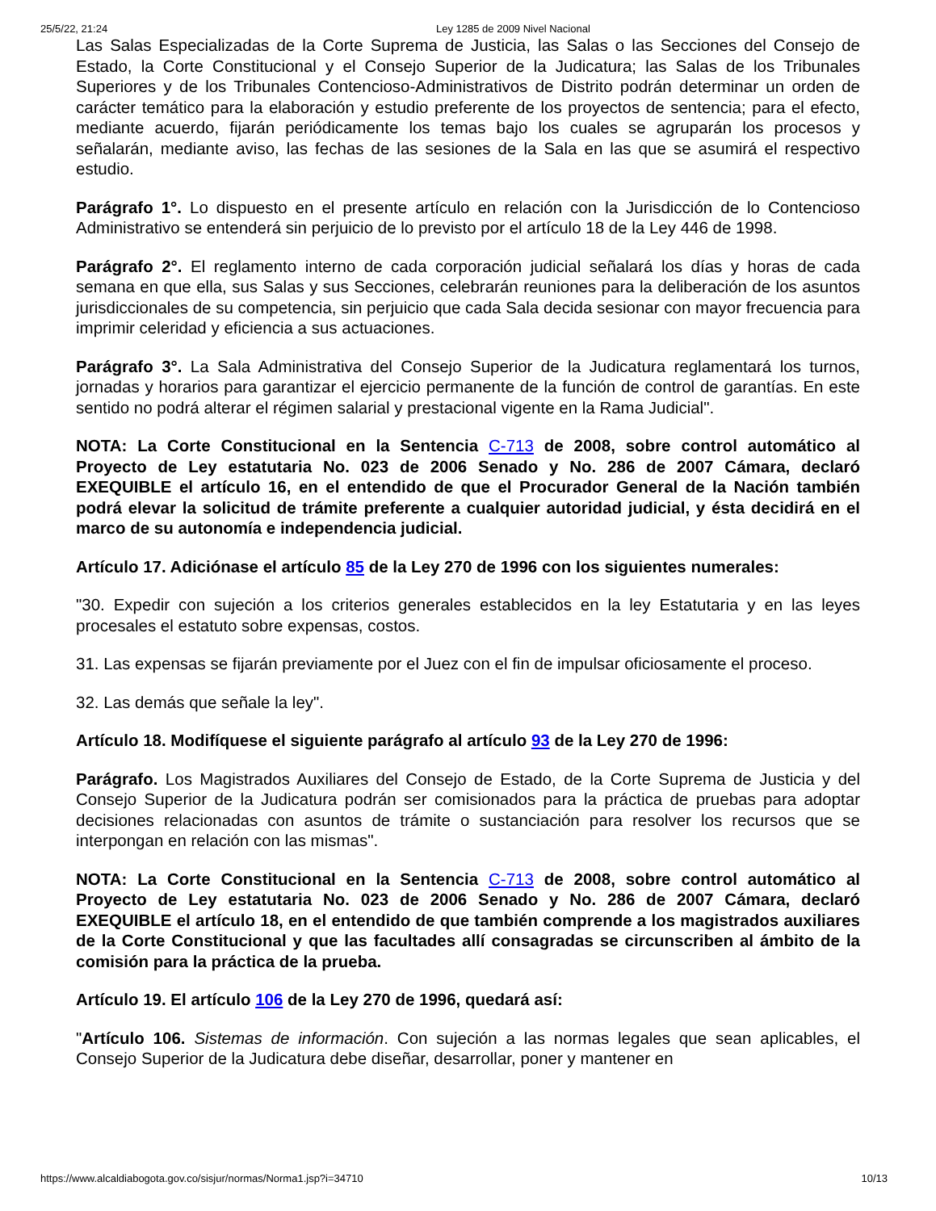25/5/22, 21:24 Ley 1285 de 2009 Nivel Nacional
Las Salas Especializadas de la Corte Suprema de Justicia, las Salas o las Secciones del Consejo de Estado, la Corte Constitucional y el Consejo Superior de la Judicatura; las Salas de los Tribunales Superiores y de los Tribunales Contencioso-Administrativos de Distrito podrán determinar un orden de carácter temático para la elaboración y estudio preferente de los proyectos de sentencia; para el efecto, mediante acuerdo, fijarán periódicamente los temas bajo los cuales se agruparán los procesos y señalarán, mediante aviso, las fechas de las sesiones de la Sala en las que se asumirá el respectivo estudio.
Parágrafo 1°. Lo dispuesto en el presente artículo en relación con la Jurisdicción de lo Contencioso Administrativo se entenderá sin perjuicio de lo previsto por el artículo 18 de la Ley 446 de 1998.
Parágrafo 2°. El reglamento interno de cada corporación judicial señalará los días y horas de cada semana en que ella, sus Salas y sus Secciones, celebrarán reuniones para la deliberación de los asuntos jurisdiccionales de su competencia, sin perjuicio que cada Sala decida sesionar con mayor frecuencia para imprimir celeridad y eficiencia a sus actuaciones.
Parágrafo 3°. La Sala Administrativa del Consejo Superior de la Judicatura reglamentará los turnos, jornadas y horarios para garantizar el ejercicio permanente de la función de control de garantías. En este sentido no podrá alterar el régimen salarial y prestacional vigente en la Rama Judicial".
NOTA: La Corte Constitucional en la Sentencia C-713 de 2008, sobre control automático al Proyecto de Ley estatutaria No. 023 de 2006 Senado y No. 286 de 2007 Cámara, declaró EXEQUIBLE el artículo 16, en el entendido de que el Procurador General de la Nación también podrá elevar la solicitud de trámite preferente a cualquier autoridad judicial, y ésta decidirá en el marco de su autonomía e independencia judicial.
Artículo 17. Adiciónase el artículo 85 de la Ley 270 de 1996 con los siguientes numerales:
"30. Expedir con sujeción a los criterios generales establecidos en la ley Estatutaria y en las leyes procesales el estatuto sobre expensas, costos.
31. Las expensas se fijarán previamente por el Juez con el fin de impulsar oficiosamente el proceso.
32. Las demás que señale la ley".
Artículo 18. Modifíquese el siguiente parágrafo al artículo 93 de la Ley 270 de 1996:
Parágrafo. Los Magistrados Auxiliares del Consejo de Estado, de la Corte Suprema de Justicia y del Consejo Superior de la Judicatura podrán ser comisionados para la práctica de pruebas para adoptar decisiones relacionadas con asuntos de trámite o sustanciación para resolver los recursos que se interpongan en relación con las mismas".
NOTA: La Corte Constitucional en la Sentencia C-713 de 2008, sobre control automático al Proyecto de Ley estatutaria No. 023 de 2006 Senado y No. 286 de 2007 Cámara, declaró EXEQUIBLE el artículo 18, en el entendido de que también comprende a los magistrados auxiliares de la Corte Constitucional y que las facultades allí consagradas se circunscriben al ámbito de la comisión para la práctica de la prueba.
Artículo 19. El artículo 106 de la Ley 270 de 1996, quedará así:
"Artículo 106. Sistemas de información. Con sujeción a las normas legales que sean aplicables, el Consejo Superior de la Judicatura debe diseñar, desarrollar, poner y mantener en
https://www.alcaldiabogota.gov.co/sisjur/normas/Norma1.jsp?i=34710 10/13